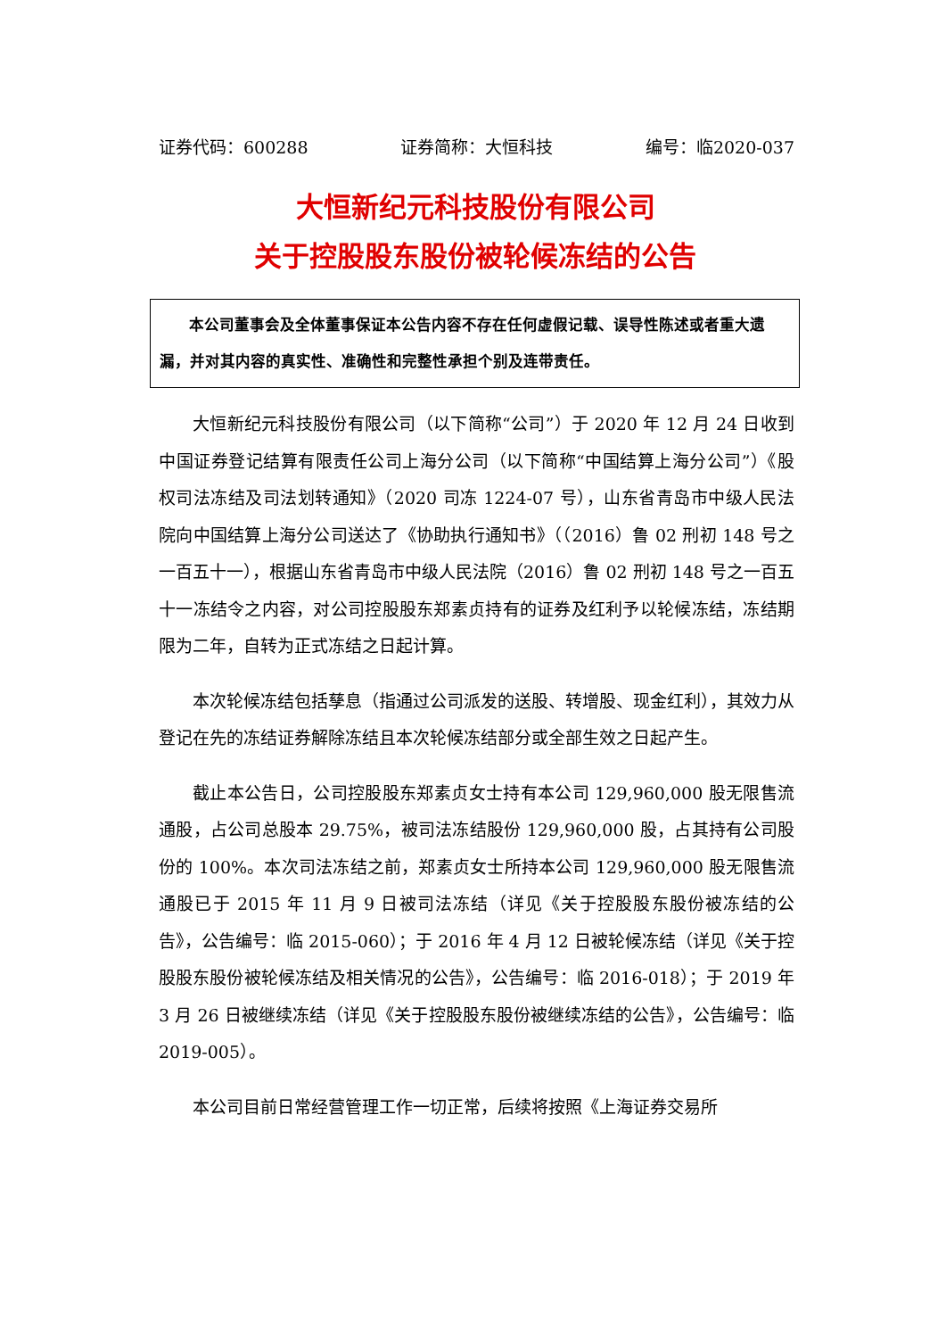证券代码：600288 证券简称：大恒科技 编号：临2020-037
大恒新纪元科技股份有限公司
关于控股股东股份被轮候冻结的公告
本公司董事会及全体董事保证本公告内容不存在任何虚假记载、误导性陈述或者重大遗漏，并对其内容的真实性、准确性和完整性承担个别及连带责任。
大恒新纪元科技股份有限公司（以下简称“公司”）于 2020 年 12 月 24 日收到中国证券登记结算有限责任公司上海分公司（以下简称“中国结算上海分公司”）《股权司法冻结及司法划转通知》（2020 司冻 1224-07 号），山东省青岛市中级人民法院向中国结算上海分公司送达了《协助执行通知书》（（2016）鲁 02 刑初 148 号之一百五十一），根据山东省青岛市中级人民法院（2016）鲁 02 刑初 148 号之一百五十一冻结令之内容，对公司控股股东郑素贞持有的证券及红利予以轮候冻结，冻结期限为二年，自转为正式冻结之日起计算。
本次轮候冻结包括孳息（指通过公司派发的送股、转增股、现金红利），其效力从登记在先的冻结证券解除冻结且本次轮候冻结部分或全部生效之日起产生。
截止本公告日，公司控股股东郑素贞女士持有本公司 129,960,000 股无限售流通股，占公司总股本 29.75%，被司法冻结股份 129,960,000 股，占其持有公司股份的 100%。本次司法冻结之前，郑素贞女士所持本公司 129,960,000 股无限售流通股已于 2015 年 11 月 9 日被司法冻结（详见《关于控股股东股份被冻结的公告》，公告编号：临 2015-060）；于 2016 年 4 月 12 日被轮候冻结（详见《关于控股股东股份被轮候冻结及相关情况的公告》，公告编号：临 2016-018）；于 2019 年 3 月 26 日被继续冻结（详见《关于控股股东股份被继续冻结的公告》，公告编号：临 2019-005）。
本公司目前日常经营管理工作一切正常，后续将按照《上海证券交易所